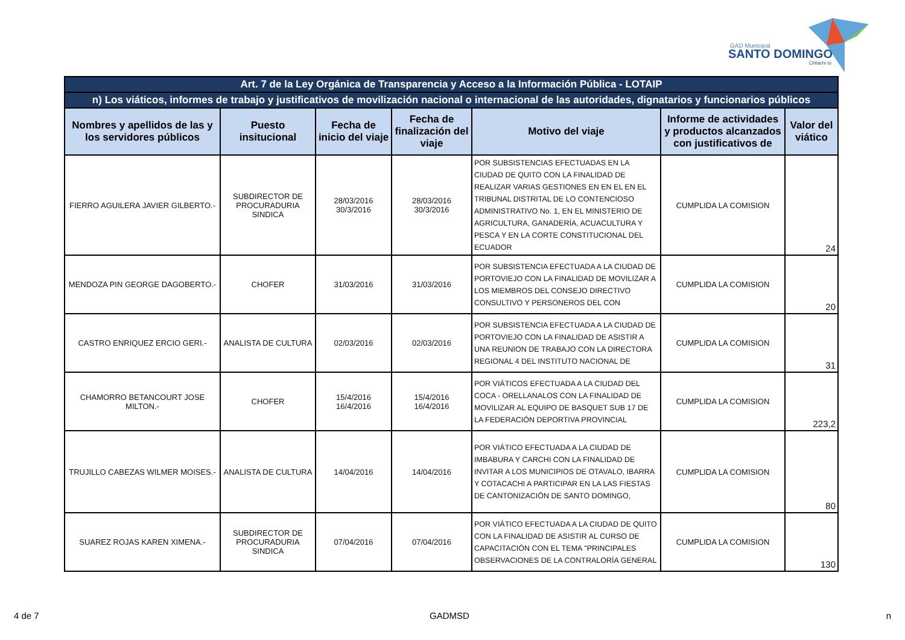GAD Municipal
SANTO DOMINGO
Chilachi to
| Art. 7 de la Ley Orgánica de Transparencia y Acceso a la Información Pública - LOTAIP | | | | | | |
| --- | --- | --- | --- | --- | --- | --- |
| n) Los viáticos, informes de trabajo y justificativos de movilización nacional o internacional de las autoridades, dignatarios y funcionarios públicos | | | | | | |
| Nombres y apellidos de las y los servidores públicos | Puesto insitucional | Fecha de inicio del viaje | Fecha de finalización del viaje | Motivo del viaje | Informe de actividades y productos alcanzados con justificativos de | Valor del viático |
| FIERRO AGUILERA JAVIER GILBERTO.- | SUBDIRECTOR DE PROCURADURIA SINDICA | 28/03/2016 30/3/2016 | 28/03/2016 30/3/2016 | POR SUBSISTENCIAS EFECTUADAS EN LA CIUDAD DE QUITO CON LA FINALIDAD DE REALIZAR VARIAS GESTIONES EN EN EL EN EL TRIBUNAL DISTRITAL DE LO CONTENCIOSO ADMINISTRATIVO No. 1, EN EL MINISTERIO DE AGRICULTURA, GANADERÍA, ACUACULTURA Y PESCA Y EN LA CORTE CONSTITUCIONAL DEL ECUADOR | CUMPLIDA LA COMISION | 24 |
| MENDOZA PIN GEORGE DAGOBERTO.- | CHOFER | 31/03/2016 | 31/03/2016 | POR SUBSISTENCIA EFECTUADA A LA CIUDAD DE PORTOVIEJO CON LA FINALIDAD DE MOVILIZAR A LOS MIEMBROS DEL CONSEJO DIRECTIVO CONSULTIVO Y PERSONEROS DEL CON | CUMPLIDA LA COMISION | 20 |
| CASTRO ENRIQUEZ ERCIO GERI.- | ANALISTA DE CULTURA | 02/03/2016 | 02/03/2016 | POR SUBSISTENCIA EFECTUADA A LA CIUDAD DE PORTOVIEJO CON LA FINALIDAD DE ASISTIR A UNA REUNION DE TRABAJO CON LA DIRECTORA REGIONAL 4 DEL INSTITUTO NACIONAL DE | CUMPLIDA LA COMISION | 31 |
| CHAMORRO BETANCOURT JOSE MILTON.- | CHOFER | 15/4/2016 16/4/2016 | 15/4/2016 16/4/2016 | POR VIÁTICOS EFECTUADA A LA CIUDAD DEL COCA - ORELLANALOS CON LA FINALIDAD DE MOVILIZAR AL EQUIPO DE BASQUET SUB 17 DE LA FEDERACIÓN DEPORTIVA PROVINCIAL | CUMPLIDA LA COMISION | 223,2 |
| TRUJILLO CABEZAS WILMER MOISES.- | ANALISTA DE CULTURA | 14/04/2016 | 14/04/2016 | POR VIÁTICO EFECTUADA A LA CIUDAD DE IMBABURA Y CARCHI CON LA FINALIDAD DE INVITAR A LOS MUNICIPIOS DE OTAVALO, IBARRA Y COTACACHI A PARTICIPAR EN LA LAS FIESTAS DE CANTONIZACIÓN DE SANTO DOMINGO, | CUMPLIDA LA COMISION | 80 |
| SUAREZ ROJAS KAREN XIMENA.- | SUBDIRECTOR DE PROCURADURIA SINDICA | 07/04/2016 | 07/04/2016 | POR VIÁTICO EFECTUADA A LA CIUDAD DE QUITO CON LA FINALIDAD DE ASISTIR AL CURSO DE CAPACITACIÓN CON EL TEMA "PRINCIPALES OBSERVACIONES DE LA CONTRALORÍA GENERAL | CUMPLIDA LA COMISION | 130 |
4 de 7 GADMSD n